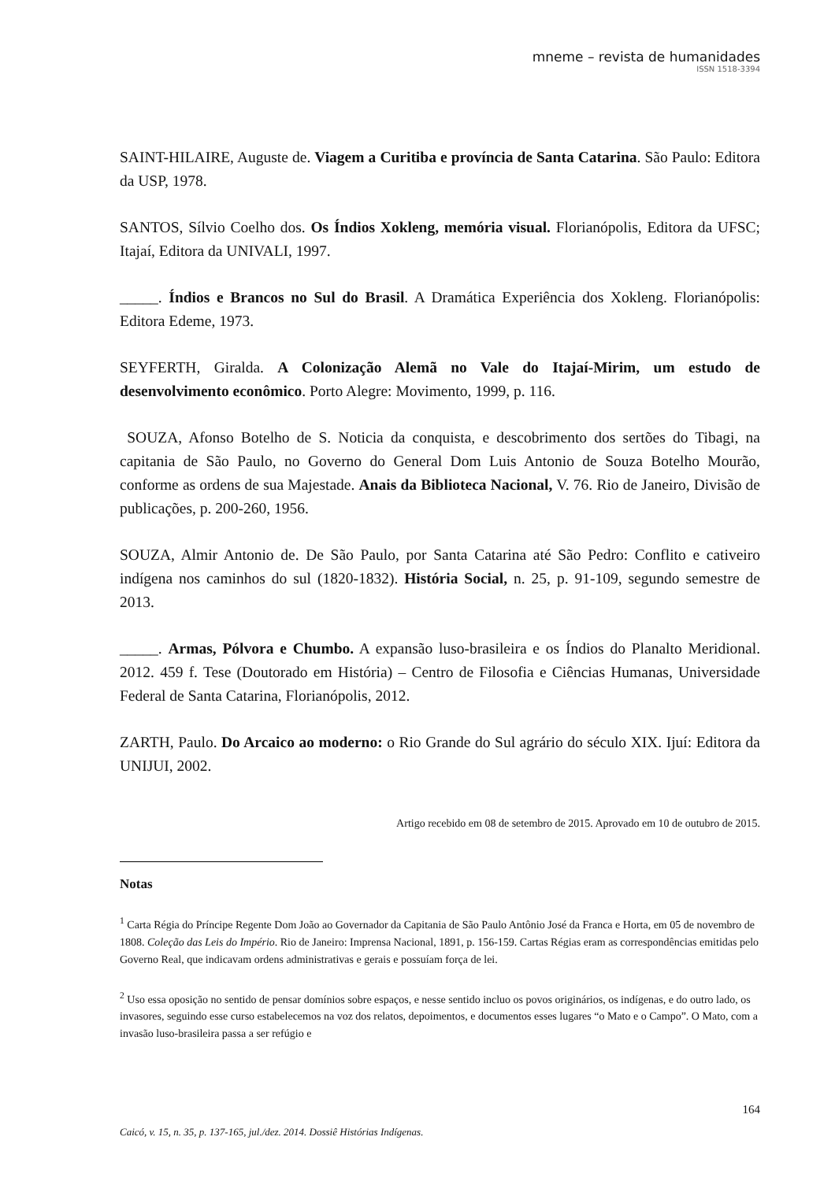mneme – revista de humanidades
ISSN 1518-3394
SAINT-HILAIRE, Auguste de. Viagem a Curitiba e província de Santa Catarina. São Paulo: Editora da USP, 1978.
SANTOS, Sílvio Coelho dos. Os Índios Xokleng, memória visual. Florianópolis, Editora da UFSC; Itajaí, Editora da UNIVALI, 1997.
_____. Índios e Brancos no Sul do Brasil. A Dramática Experiência dos Xokleng. Florianópolis: Editora Edeme, 1973.
SEYFERTH, Giralda. A Colonização Alemã no Vale do Itajaí-Mirim, um estudo de desenvolvimento econômico. Porto Alegre: Movimento, 1999, p. 116.
SOUZA, Afonso Botelho de S. Noticia da conquista, e descobrimento dos sertões do Tibagi, na capitania de São Paulo, no Governo do General Dom Luis Antonio de Souza Botelho Mourão, conforme as ordens de sua Majestade. Anais da Biblioteca Nacional, V. 76. Rio de Janeiro, Divisão de publicações, p. 200-260, 1956.
SOUZA, Almir Antonio de. De São Paulo, por Santa Catarina até São Pedro: Conflito e cativeiro indígena nos caminhos do sul (1820-1832). História Social, n. 25, p. 91-109, segundo semestre de 2013.
_____. Armas, Pólvora e Chumbo. A expansão luso-brasileira e os Índios do Planalto Meridional. 2012. 459 f. Tese (Doutorado em História) – Centro de Filosofia e Ciências Humanas, Universidade Federal de Santa Catarina, Florianópolis, 2012.
ZARTH, Paulo. Do Arcaico ao moderno: o Rio Grande do Sul agrário do século XIX. Ijuí: Editora da UNIJUI, 2002.
Artigo recebido em 08 de setembro de 2015. Aprovado em 10 de outubro de 2015.
Notas
<sup>1</sup> Carta Régia do Príncipe Regente Dom João ao Governador da Capitania de São Paulo Antônio José da Franca e Horta, em 05 de novembro de 1808. Coleção das Leis do Império. Rio de Janeiro: Imprensa Nacional, 1891, p. 156-159. Cartas Régias eram as correspondências emitidas pelo Governo Real, que indicavam ordens administrativas e gerais e possuíam força de lei.
<sup>2</sup> Uso essa oposição no sentido de pensar domínios sobre espaços, e nesse sentido incluo os povos originários, os indígenas, e do outro lado, os invasores, seguindo esse curso estabelecemos na voz dos relatos, depoimentos, e documentos esses lugares “o Mato e o Campo”. O Mato, com a invasão luso-brasileira passa a ser refúgio e
164
Caicó, v. 15, n. 35, p. 137-165, jul./dez. 2014. Dossiê Histórias Indígenas.